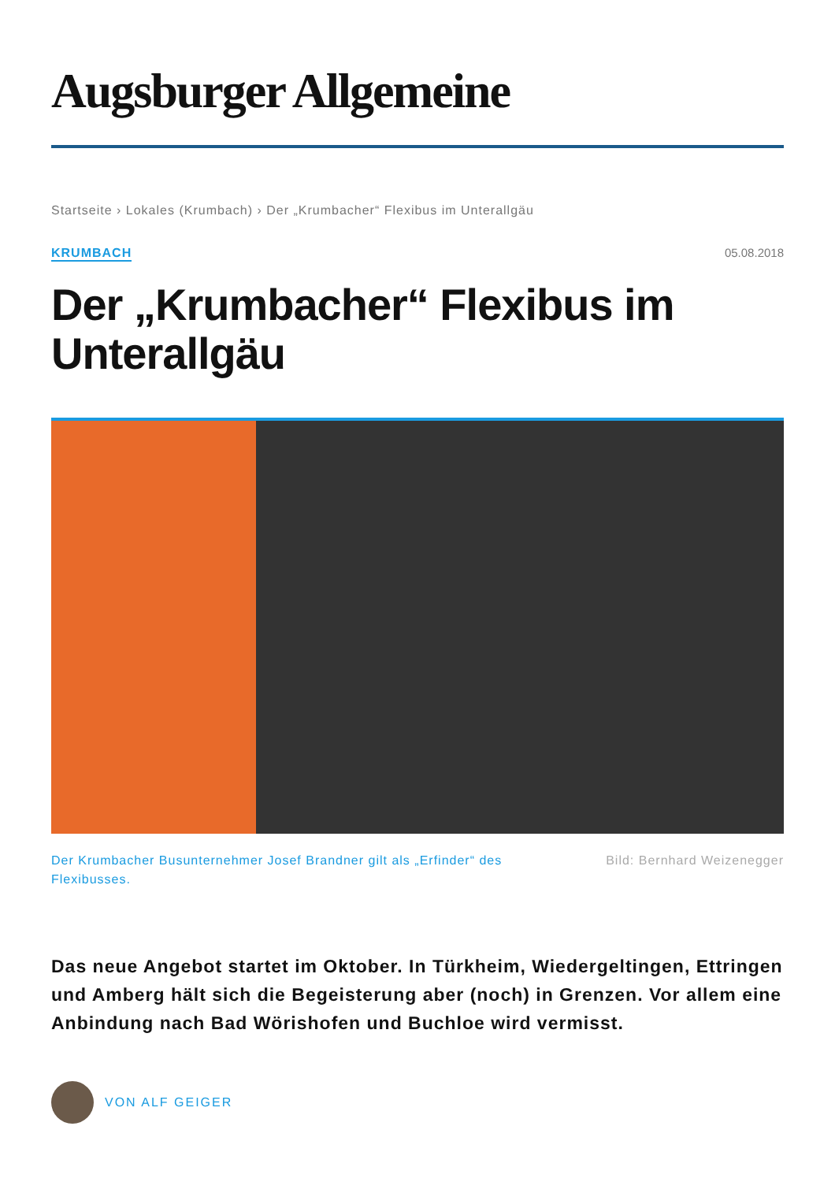Augsburger Allgemeine
Startseite › Lokales (Krumbach) › Der „Krumbacher“ Flexibus im Unterallgäu
KRUMBACH 05.08.2018
Der „Krumbacher“ Flexibus im Unterallgäu
Der Krumbacher Busunternehmer Josef Brandner gilt als „Erfinder“ des Flexibusses.
Bild: Bernhard Weizenegger
Das neue Angebot startet im Oktober. In Türkheim, Wiedergeltingen, Ettringen und Amberg hält sich die Begeisterung aber (noch) in Grenzen. Vor allem eine Anbindung nach Bad Wörishofen und Buchloe wird vermisst.
VON ALF GEIGER